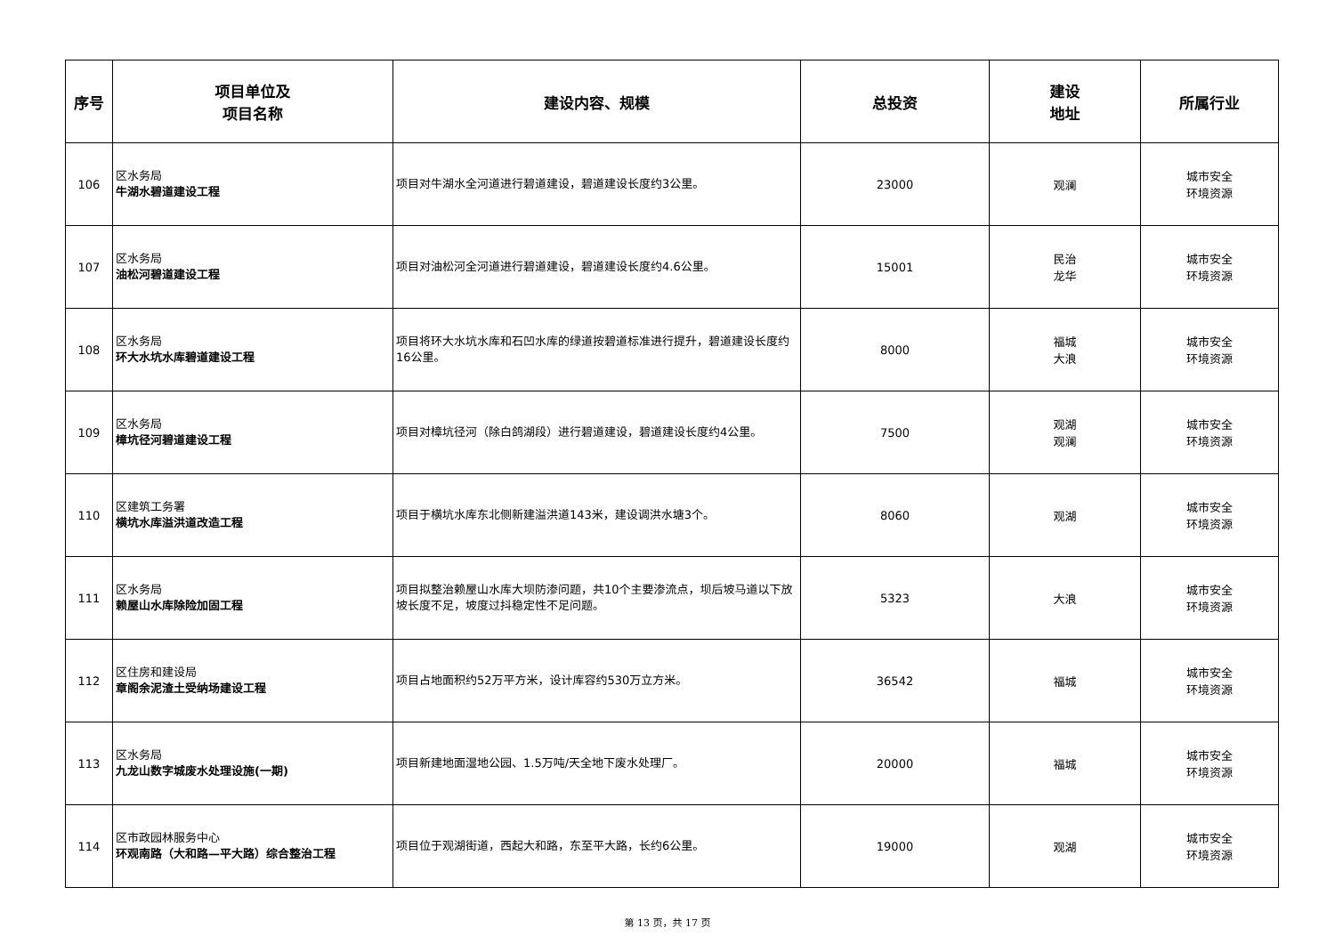| 序号 | 项目单位及 项目名称 | 建设内容、规模 | 总投资 | 建设 地址 | 所属行业 |
| --- | --- | --- | --- | --- | --- |
| 106 | 区水务局 牛湖水碧道建设工程 | 项目对牛湖水全河道进行碧道建设，碧道建设长度约3公里。 | 23000 | 观澜 | 城市安全 环境资源 |
| 107 | 区水务局 油松河碧道建设工程 | 项目对油松河全河道进行碧道建设，碧道建设长度约4.6公里。 | 15001 | 民治 龙华 | 城市安全 环境资源 |
| 108 | 区水务局 环大水坑水库碧道建设工程 | 项目将环大水坑水库和石凹水库的绿道按碧道标准进行提升，碧道建设长度约16公里。 | 8000 | 福城 大浪 | 城市安全 环境资源 |
| 109 | 区水务局 樟坑径河碧道建设工程 | 项目对樟坑径河（除白鸽湖段）进行碧道建设，碧道建设长度约4公里。 | 7500 | 观湖 观澜 | 城市安全 环境资源 |
| 110 | 区建筑工务署 横坑水库溢洪道改造工程 | 项目于横坑水库东北侧新建溢洪道143米，建设调洪水塘3个。 | 8060 | 观湖 | 城市安全 环境资源 |
| 111 | 区水务局 赖屋山水库除险加固工程 | 项目拟整治赖屋山水库大坝防渗问题，共10个主要渗流点，坝后坡马道以下放坡长度不足，坡度过抖稳定性不足问题。 | 5323 | 大浪 | 城市安全 环境资源 |
| 112 | 区住房和建设局 章阁余泥渣土受纳场建设工程 | 项目占地面积约52万平方米，设计库容约530万立方米。 | 36542 | 福城 | 城市安全 环境资源 |
| 113 | 区水务局 九龙山数字城废水处理设施(一期) | 项目新建地面湿地公园、1.5万吨/天全地下废水处理厂。 | 20000 | 福城 | 城市安全 环境资源 |
| 114 | 区市政园林服务中心 环观南路（大和路—平大路）综合整治工程 | 项目位于观湖街道，西起大和路，东至平大路，长约6公里。 | 19000 | 观湖 | 城市安全 环境资源 |
第 13 页，共 17 页